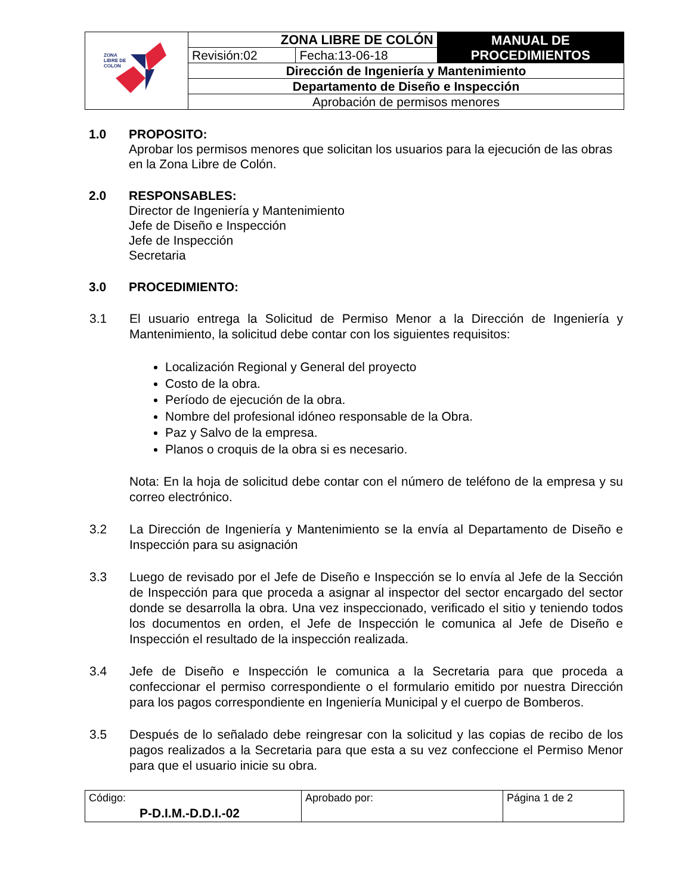| ZONA LIBRE DE COLON | ZONA LIBRE DE COLÓN | | MANUAL DE PROCEDIMIENTOS |
| | Revisión:02 | Fecha:13-06-18 | |
| | Dirección de Ingeniería y Mantenimiento | | |
| | Departamento de Diseño e Inspección | | |
| | Aprobación de permisos menores | | |
1.0 PROPOSITO:
Aprobar los permisos menores que solicitan los usuarios para la ejecución de las obras en la Zona Libre de Colón.
2.0 RESPONSABLES:
Director de Ingeniería y Mantenimiento
Jefe de Diseño e Inspección
Jefe de Inspección
Secretaria
3.0 PROCEDIMIENTO:
3.1 El usuario entrega la Solicitud de Permiso Menor a la Dirección de Ingeniería y Mantenimiento, la solicitud debe contar con los siguientes requisitos:
Localización Regional y General del proyecto
Costo de la obra.
Período de ejecución de la obra.
Nombre del profesional idóneo responsable de la Obra.
Paz y Salvo de la empresa.
Planos o croquis de la obra si es necesario.
Nota: En la hoja de solicitud debe contar con el número de teléfono de la empresa y su correo electrónico.
3.2 La Dirección de Ingeniería y Mantenimiento se la envía al Departamento de Diseño e Inspección para su asignación
3.3 Luego de revisado por el Jefe de Diseño e Inspección se lo envía al Jefe de la Sección de Inspección para que proceda a asignar al inspector del sector encargado del sector donde se desarrolla la obra. Una vez inspeccionado, verificado el sitio y teniendo todos los documentos en orden, el Jefe de Inspección le comunica al Jefe de Diseño e Inspección el resultado de la inspección realizada.
3.4 Jefe de Diseño e Inspección le comunica a la Secretaria para que proceda a confeccionar el permiso correspondiente o el formulario emitido por nuestra Dirección para los pagos correspondiente en Ingeniería Municipal y el cuerpo de Bomberos.
3.5 Después de lo señalado debe reingresar con la solicitud y las copias de recibo de los pagos realizados a la Secretaria para que esta a su vez confeccione el Permiso Menor para que el usuario inicie su obra.
| Código: P-D.I.M.-D.D.I.-02 | Aprobado por: | Página 1 de 2 |